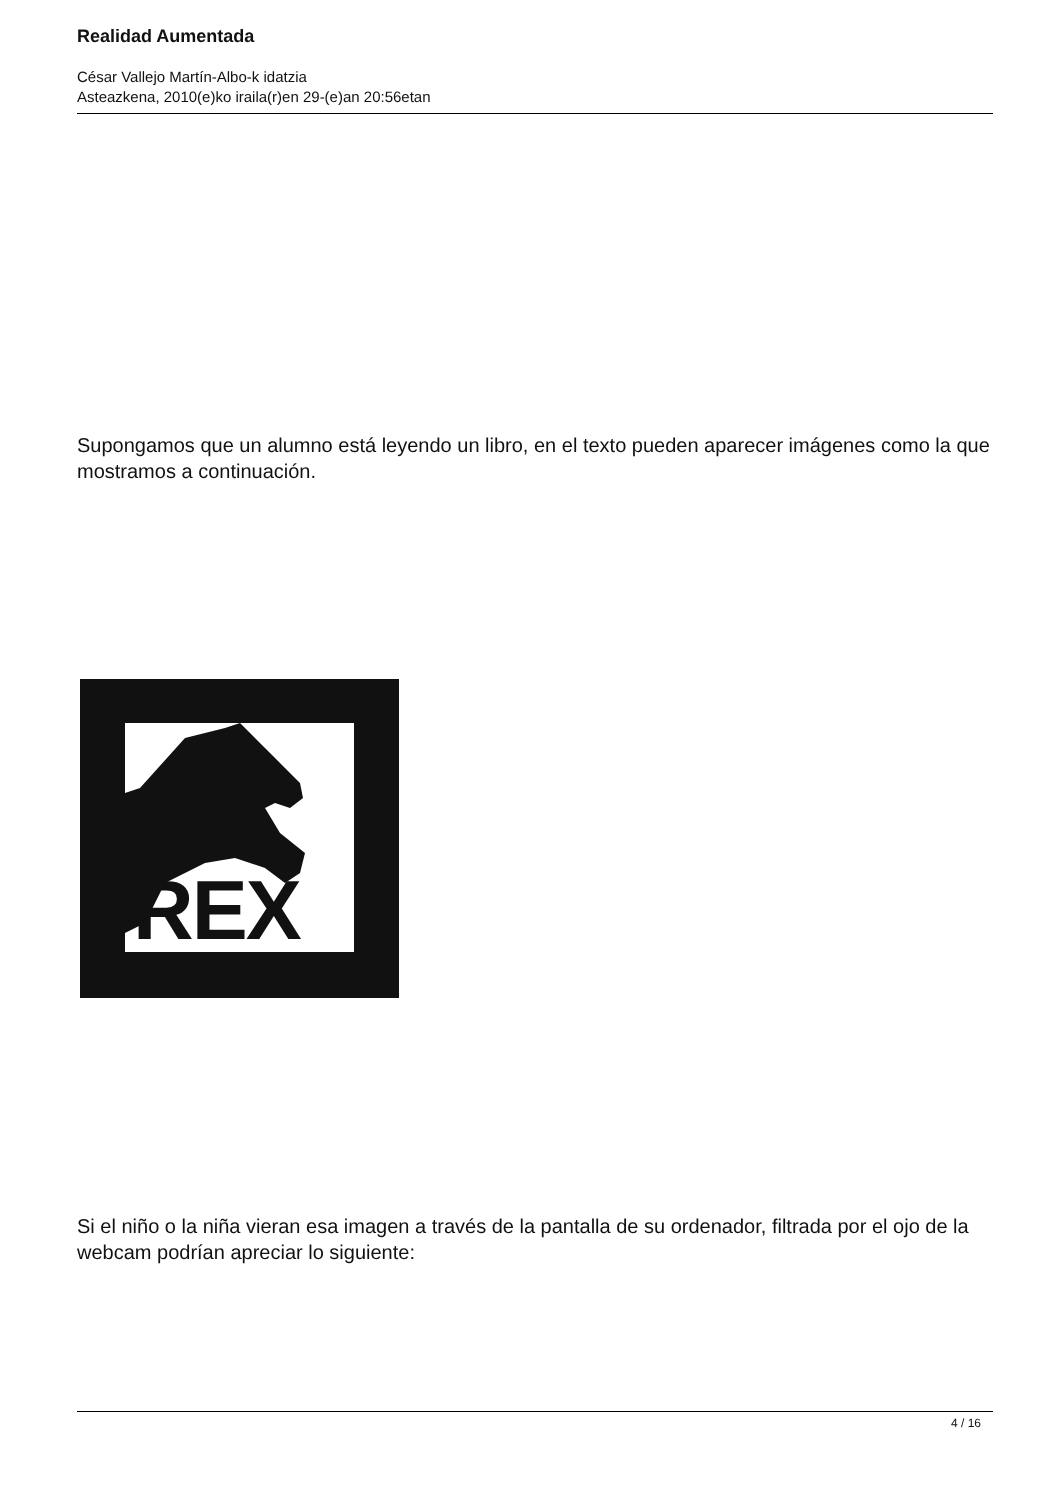Realidad Aumentada
César Vallejo Martín-Albo-k idatzia
Asteazkena, 2010(e)ko iraila(r)en 29-(e)an 20:56etan
Supongamos que un alumno está leyendo un libro, en el texto pueden aparecer imágenes como la que mostramos a continuación.
REX
Si el niño o la niña vieran esa imagen a través de la pantalla de su ordenador, filtrada por el ojo de la webcam podrían apreciar lo siguiente:
4 / 16